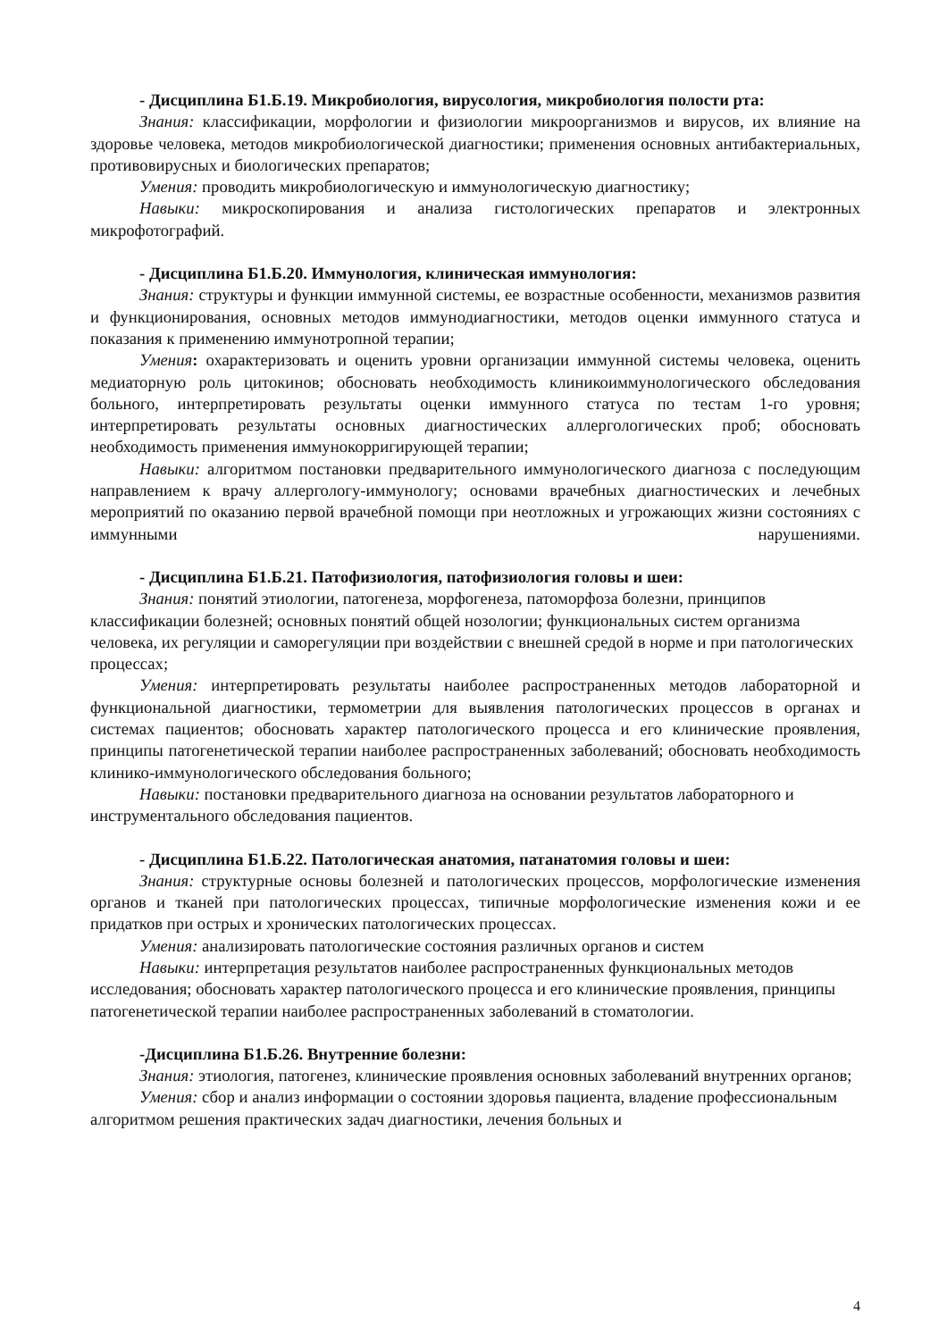- Дисциплина Б1.Б.19. Микробиология, вирусология, микробиология полости рта:
Знания: классификации, морфологии и физиологии микроорганизмов и вирусов, их влияние на здоровье человека, методов микробиологической диагностики; применения основных антибактериальных, противовирусных и биологических препаратов;
Умения: проводить микробиологическую и иммунологическую диагностику;
Навыки: микроскопирования и анализа гистологических препаратов и электронных микрофотографий.
- Дисциплина Б1.Б.20. Иммунология, клиническая иммунология:
Знания: структуры и функции иммунной системы, ее возрастные особенности, механизмов развития и функционирования, основных методов иммунодиагностики, методов оценки иммунного статуса и показания к применению иммунотропной терапии;
Умения: охарактеризовать и оценить уровни организации иммунной системы человека, оценить медиаторную роль цитокинов; обосновать необходимость клиникоиммунологического обследования больного, интерпретировать результаты оценки иммунного статуса по тестам 1-го уровня; интерпретировать результаты основных диагностических аллергологических проб; обосновать необходимость применения иммунокорригирующей терапии;
Навыки: алгоритмом постановки предварительного иммунологического диагноза с последующим направлением к врачу аллергологу-иммунологу; основами врачебных диагностических и лечебных мероприятий по оказанию первой врачебной помощи при неотложных и угрожающих жизни состояниях с иммунными нарушениями.
- Дисциплина Б1.Б.21. Патофизиология, патофизиология головы и шеи:
Знания: понятий этиологии, патогенеза, морфогенеза, патоморфоза болезни, принципов классификации болезней; основных понятий общей нозологии; функциональных систем организма человека, их регуляции и саморегуляции при воздействии с внешней средой в норме и при патологических процессах;
Умения: интерпретировать результаты наиболее распространенных методов лабораторной и функциональной диагностики, термометрии для выявления патологических процессов в органах и системах пациентов; обосновать характер патологического процесса и его клинические проявления, принципы патогенетической терапии наиболее распространенных заболеваний; обосновать необходимость клинико-иммунологического обследования больного;
Навыки: постановки предварительного диагноза на основании результатов лабораторного и инструментального обследования пациентов.
- Дисциплина Б1.Б.22. Патологическая анатомия, патанатомия головы и шеи:
Знания: структурные основы болезней и патологических процессов, морфологические изменения органов и тканей при патологических процессах, типичные морфологические изменения кожи и ее придатков при острых и хронических патологических процессах.
Умения: анализировать патологические состояния различных органов и систем
Навыки: интерпретация результатов наиболее распространенных функциональных методов исследования; обосновать характер патологического процесса и его клинические проявления, принципы патогенетической терапии наиболее распространенных заболеваний в стоматологии.
-Дисциплина Б1.Б.26. Внутренние болезни:
Знания: этиология, патогенез, клинические проявления основных заболеваний внутренних органов;
Умения: сбор и анализ информации о состоянии здоровья пациента, владение профессиональным алгоритмом решения практических задач диагностики, лечения больных и
4